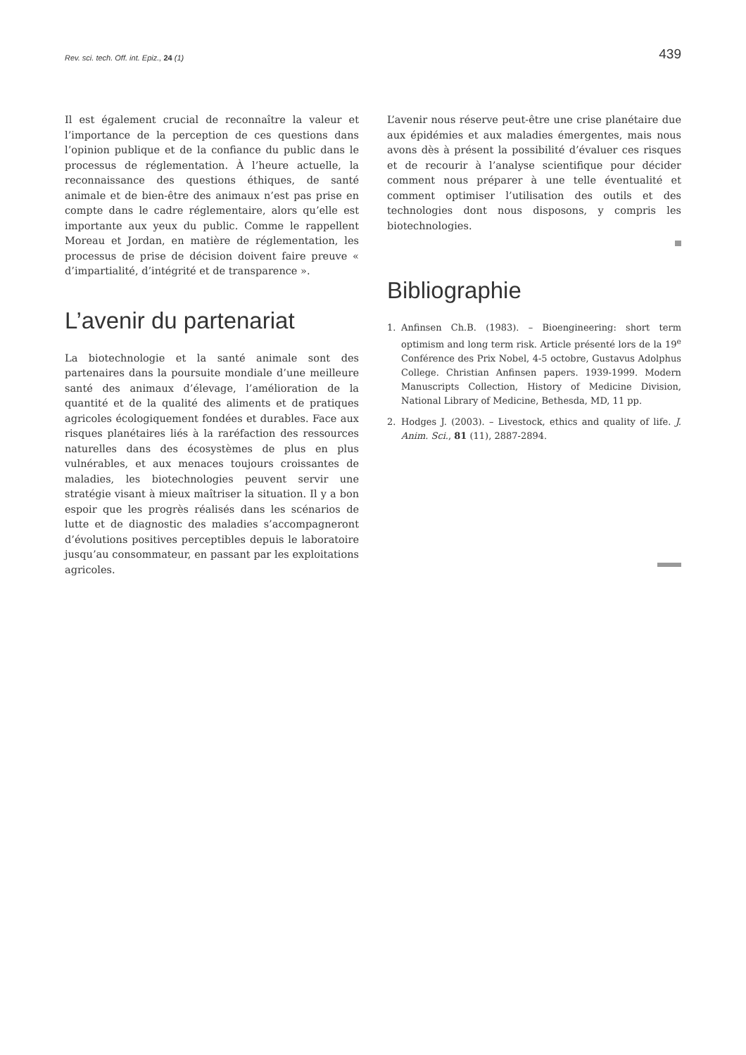Rev. sci. tech. Off. int. Epiz., 24 (1) 439
Il est également crucial de reconnaître la valeur et l’importance de la perception de ces questions dans l’opinion publique et de la confiance du public dans le processus de réglementation. À l’heure actuelle, la reconnaissance des questions éthiques, de santé animale et de bien-être des animaux n’est pas prise en compte dans le cadre réglementaire, alors qu’elle est importante aux yeux du public. Comme le rappellent Moreau et Jordan, en matière de réglementation, les processus de prise de décision doivent faire preuve « d’impartialité, d’intégrité et de transparence ».
L’avenir du partenariat
La biotechnologie et la santé animale sont des partenaires dans la poursuite mondiale d’une meilleure santé des animaux d’élevage, l’amélioration de la quantité et de la qualité des aliments et de pratiques agricoles écologiquement fondées et durables. Face aux risques planétaires liés à la raréfaction des ressources naturelles dans des écosystèmes de plus en plus vulnérables, et aux menaces toujours croissantes de maladies, les biotechnologies peuvent servir une stratégie visant à mieux maîtriser la situation. Il y a bon espoir que les progrès réalisés dans les scénarios de lutte et de diagnostic des maladies s’accompagneront d’évolutions positives perceptibles depuis le laboratoire jusqu’au consommateur, en passant par les exploitations agricoles.
L’avenir nous réserve peut-être une crise planétaire due aux épidémies et aux maladies émergentes, mais nous avons dès à présent la possibilité d’évaluer ces risques et de recourir à l’analyse scientifique pour décider comment nous préparer à une telle éventualité et comment optimiser l’utilisation des outils et des technologies dont nous disposons, y compris les biotechnologies.
Bibliographie
1. Anfinsen Ch.B. (1983). – Bioengineering: short term optimism and long term risk. Article présenté lors de la 19<sup>e</sup> Conférence des Prix Nobel, 4-5 octobre, Gustavus Adolphus College. Christian Anfinsen papers. 1939-1999. Modern Manuscripts Collection, History of Medicine Division, National Library of Medicine, Bethesda, MD, 11 pp.
2. Hodges J. (2003). – Livestock, ethics and quality of life. J. Anim. Sci., 81 (11), 2887-2894.